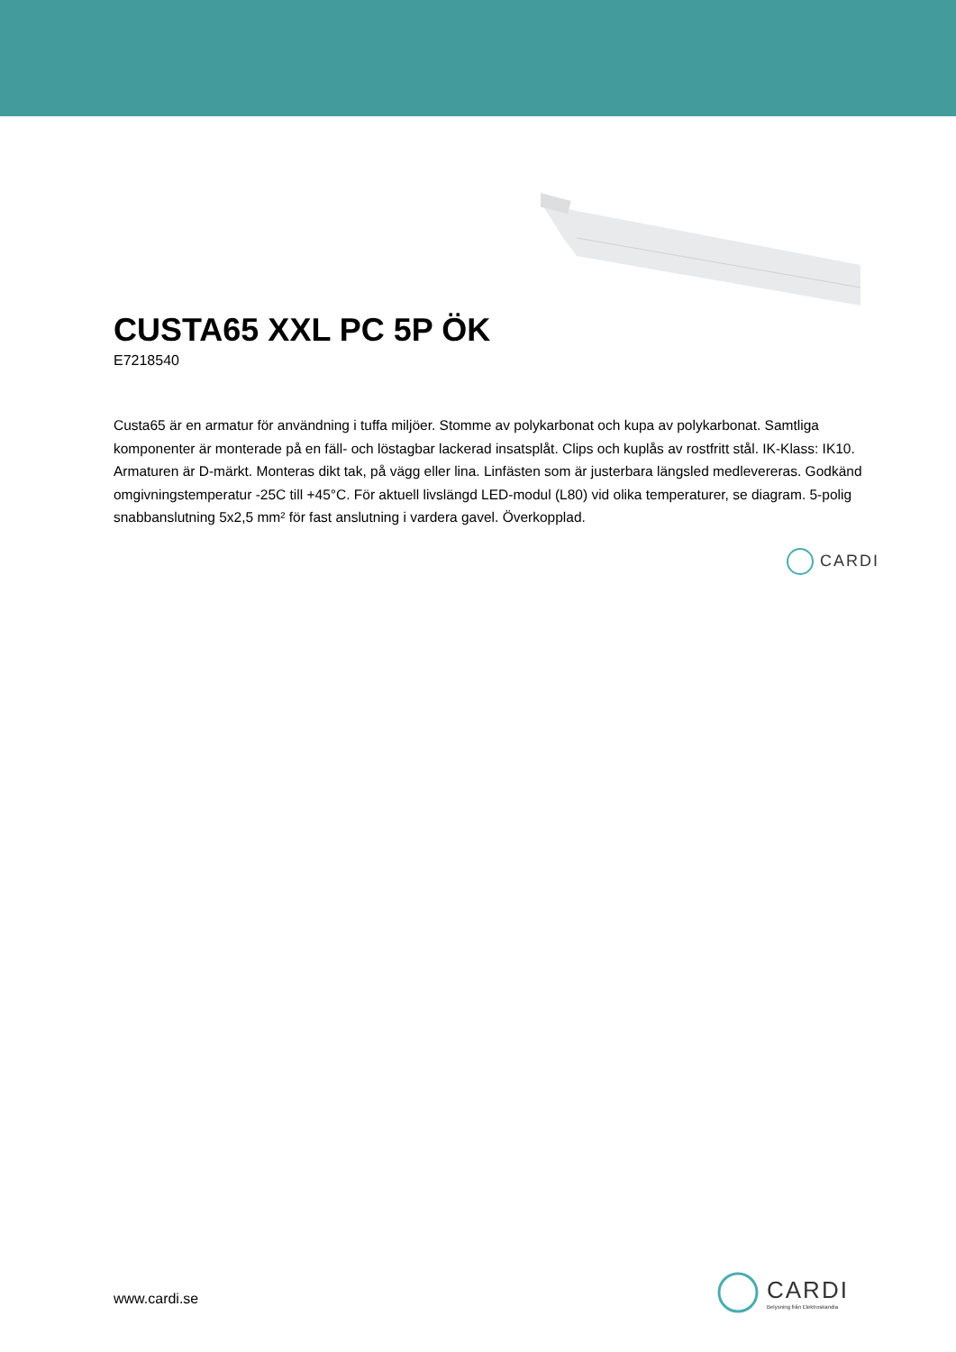CUSTA65 XXL PC 5P ÖK
E7218540
Custa65 är en armatur för användning i tuffa miljöer. Stomme av polykarbonat och kupa av polykarbonat. Samtliga komponenter är monterade på en fäll- och löstagbar lackerad insatsplåt. Clips och kuplås av rostfritt stål. IK-Klass: IK10. Armaturen är D-märkt. Monteras dikt tak, på vägg eller lina. Linfästen som är justerbara längsled medlevereras. Godkänd omgivningstemperatur -25C till +45°C. För aktuell livslängd LED-modul (L80) vid olika temperaturer, se diagram. 5-polig snabbanslutning 5x2,5 mm² för fast anslutning i vardera gavel. Överkopplad.
CARDI
www.cardi.se
CARDI
Belysning från Elektroskandia